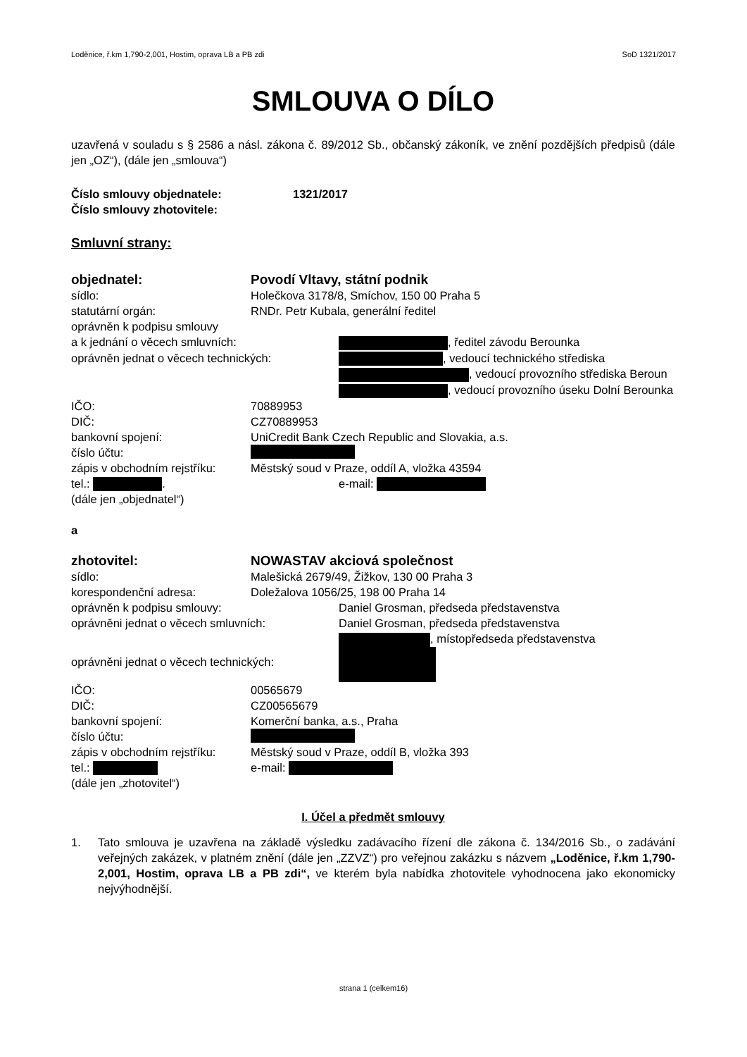Loděnice, ř.km 1,790-2,001, Hostim, oprava LB a PB zdi SoD 1321/2017
SMLOUVA O DÍLO
uzavřená v souladu s § 2586 a násl. zákona č. 89/2012 Sb., občanský zákoník, ve znění pozdějších předpisů (dále jen „OZ“), (dále jen „smlouva“)
Číslo smlouvy objednatele: 1321/2017
Číslo smlouvy zhotovitele:
Smluvní strany:
objednatel: Povodí Vltavy, státní podnik
sídlo: Holečkova 3178/8, Smíchov, 150 00 Praha 5
statutární orgán: RNDr. Petr Kubala, generální ředitel
oprávněn k podpisu smlouvy
a k jednání o věcech smluvních: , ředitel závodu Berounka
oprávněn jednat o věcech technických: , vedoucí technického střediska
, vedoucí provozního střediska Beroun
, vedoucí provozního úseku Dolní Berounka
IČO: 70889953
DIČ: CZ70889953
bankovní spojení: UniCredit Bank Czech Republic and Slovakia, a.s.
číslo účtu:
zápis v obchodním rejstříku: Městský soud v Praze, oddíl A, vložka 43594
tel.: . e-mail:
(dále jen „objednatel“)
a
zhotovitel: NOWASTAV akciová společnost
sídlo: Malešická 2679/49, Žižkov, 130 00 Praha 3
korespondenční adresa: Doležalova 1056/25, 198 00 Praha 14
oprávněn k podpisu smlouvy: Daniel Grosman, předseda představenstva
oprávněni jednat o věcech smluvních: Daniel Grosman, předseda představenstva
, místopředseda představenstva
oprávněni jednat o věcech technických:
IČO: 00565679
DIČ: CZ00565679
bankovní spojení: Komerční banka, a.s., Praha
číslo účtu:
zápis v obchodním rejstříku: Městský soud v Praze, oddíl B, vložka 393
tel.: e-mail:
(dále jen „zhotovitel“)
I. Účel a předmět smlouvy
1. Tato smlouva je uzavřena na základě výsledku zadávacího řízení dle zákona č. 134/2016 Sb., o zadávání veřejných zakázek, v platném znění (dále jen „ZZVZ“) pro veřejnou zakázku s názvem „Loděnice, ř.km 1,790-2,001, Hostim, oprava LB a PB zdi“, ve kterém byla nabídka zhotovitele vyhodnocena jako ekonomicky nejvýhodnější.
strana 1 (celkem16)